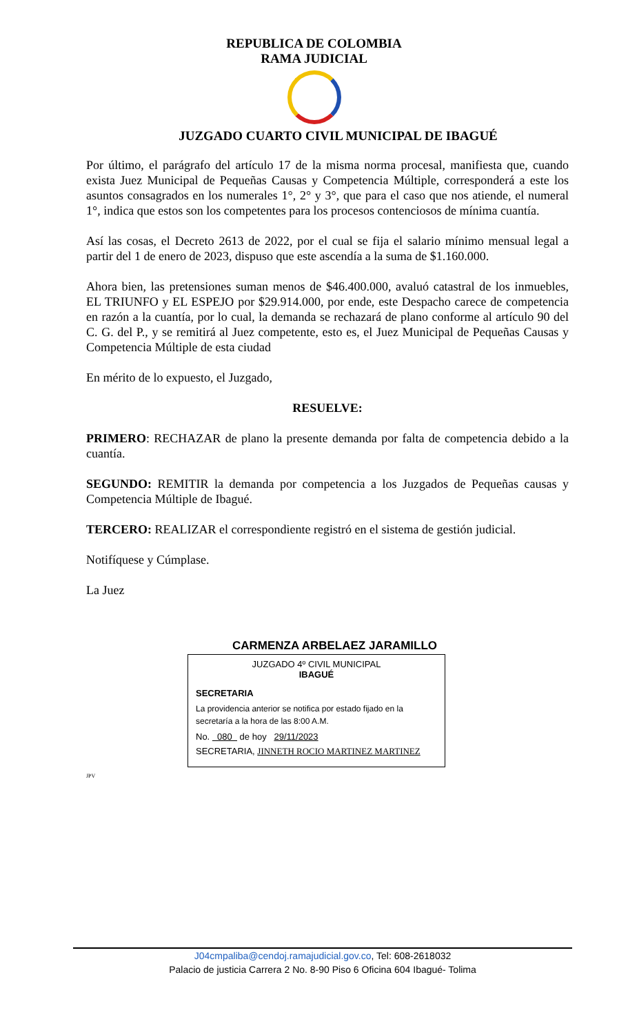REPUBLICA DE COLOMBIA
RAMA JUDICIAL
JUZGADO CUARTO CIVIL MUNICIPAL DE IBAGUÉ
Por último, el parágrafo del artículo 17 de la misma norma procesal, manifiesta que, cuando exista Juez Municipal de Pequeñas Causas y Competencia Múltiple, corresponderá a este los asuntos consagrados en los numerales 1°, 2° y 3°, que para el caso que nos atiende, el numeral 1°, indica que estos son los competentes para los procesos contenciosos de mínima cuantía.
Así las cosas, el Decreto 2613 de 2022, por el cual se fija el salario mínimo mensual legal a partir del 1 de enero de 2023, dispuso que este ascendía a la suma de $1.160.000.
Ahora bien, las pretensiones suman menos de $46.400.000, avaluó catastral de los inmuebles, EL TRIUNFO y EL ESPEJO por $29.914.000, por ende, este Despacho carece de competencia en razón a la cuantía, por lo cual, la demanda se rechazará de plano conforme al artículo 90 del C. G. del P., y se remitirá al Juez competente, esto es, el Juez Municipal de Pequeñas Causas y Competencia Múltiple de esta ciudad
En mérito de lo expuesto, el Juzgado,
RESUELVE:
PRIMERO: RECHAZAR de plano la presente demanda por falta de competencia debido a la cuantía.
SEGUNDO: REMITIR la demanda por competencia a los Juzgados de Pequeñas causas y Competencia Múltiple de Ibagué.
TERCERO: REALIZAR el correspondiente registró en el sistema de gestión judicial.
Notifíquese y Cúmplase.
La Juez
CARMENZA ARBELAEZ JARAMILLO
JUZGADO 4º CIVIL MUNICIPAL
IBAGUÉ
SECRETARIA
La providencia anterior se notifica por estado fijado en la secretaría a la hora de las 8:00 A.M.
No. 080 de hoy 29/11/2023
SECRETARIA, JINNETH ROCIO MARTINEZ MARTINEZ
JPV
J04cmpaliba@cendoj.ramajudicial.gov.co, Tel: 608-2618032
Palacio de justicia Carrera 2 No. 8-90 Piso 6 Oficina 604 Ibagué- Tolima